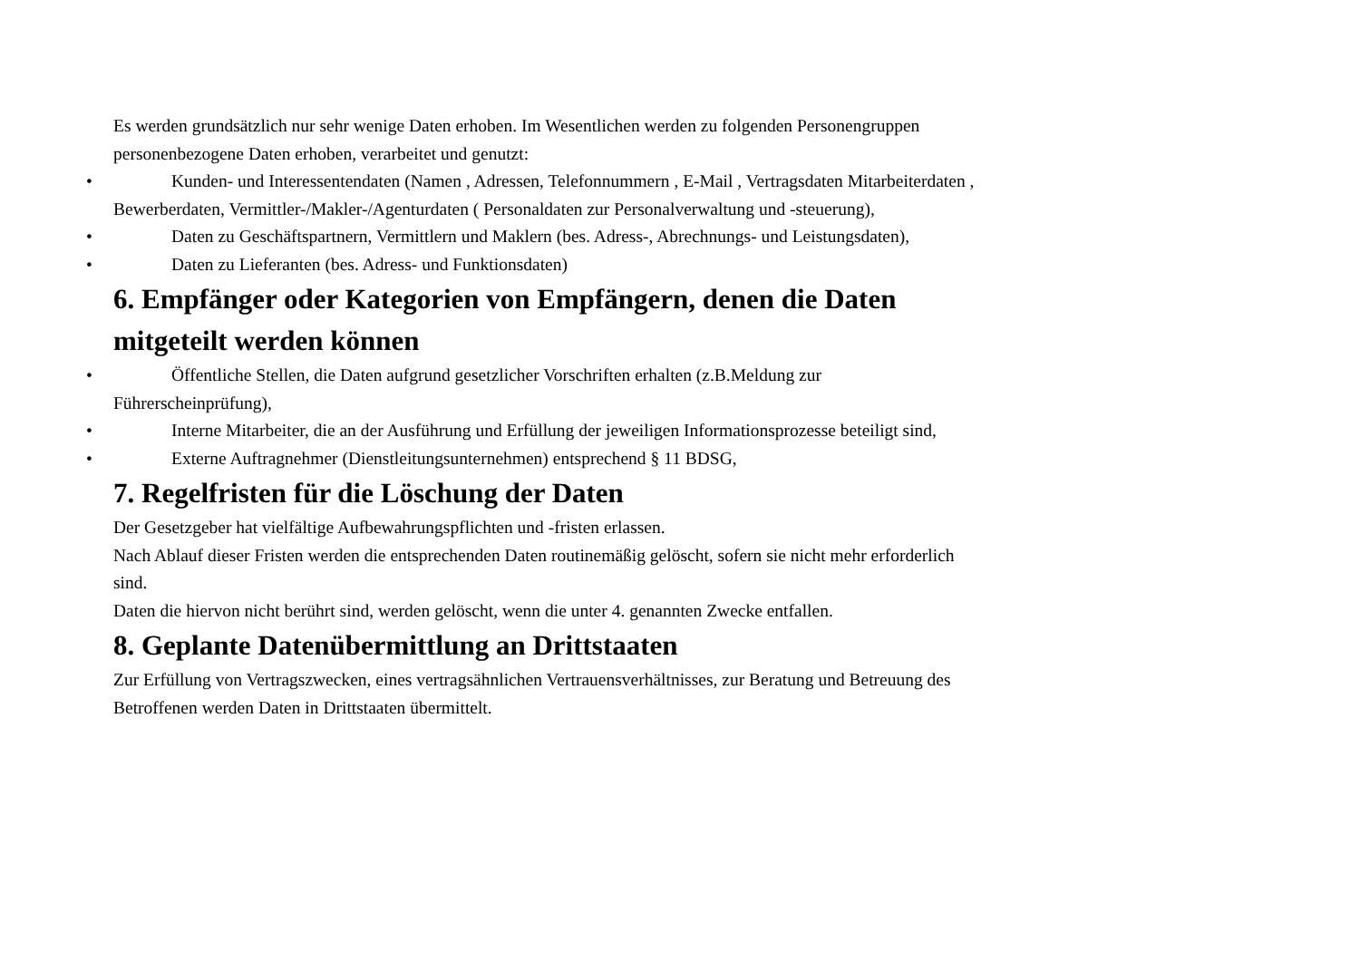Es werden grundsätzlich nur sehr wenige Daten erhoben. Im Wesentlichen werden zu folgenden Personengruppen personenbezogene Daten erhoben, verarbeitet und genutzt:
• Kunden- und Interessentendaten (Namen , Adressen, Telefonnummern , E-Mail , Vertragsdaten Mitarbeiterdaten , Bewerberdaten, Vermittler-/Makler-/Agenturdaten ( Personaldaten zur Personalverwaltung und -steuerung),
• Daten zu Geschäftspartnern, Vermittlern und Maklern (bes. Adress-, Abrechnungs- und Leistungsdaten),
• Daten zu Lieferanten (bes. Adress- und Funktionsdaten)
6. Empfänger oder Kategorien von Empfängern, denen die Daten mitgeteilt werden können
• Öffentliche Stellen, die Daten aufgrund gesetzlicher Vorschriften erhalten (z.B.Meldung zur Führerscheinprüfung),
• Interne Mitarbeiter, die an der Ausführung und Erfüllung der jeweiligen Informationsprozesse beteiligt sind,
• Externe Auftragnehmer (Dienstleitungsunternehmen) entsprechend § 11 BDSG,
7. Regelfristen für die Löschung der Daten
Der Gesetzgeber hat vielfältige Aufbewahrungspflichten und -fristen erlassen.
Nach Ablauf dieser Fristen werden die entsprechenden Daten routinemäßig gelöscht, sofern sie nicht mehr erforderlich sind.
Daten die hiervon nicht berührt sind, werden gelöscht, wenn die unter 4. genannten Zwecke entfallen.
8. Geplante Datenübermittlung an Drittstaaten
Zur Erfüllung von Vertragszwecken, eines vertragsähnlichen Vertrauensverhältnisses, zur Beratung und Betreuung des Betroffenen werden Daten in Drittstaaten übermittelt.